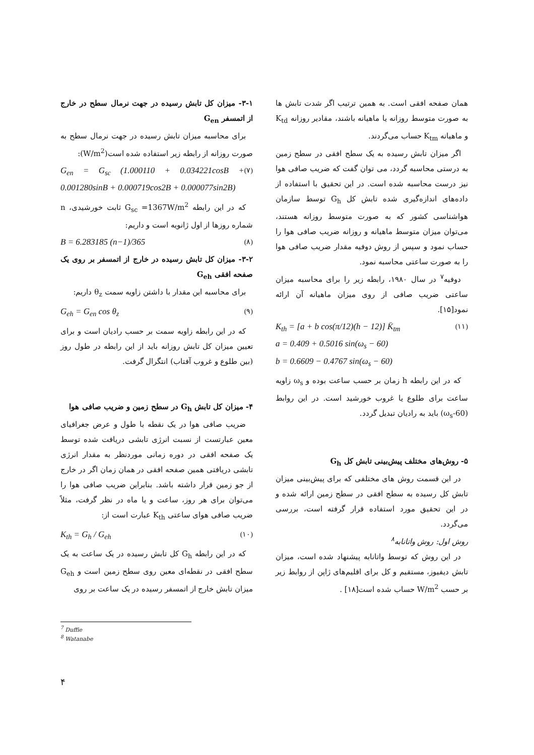۳-۱- میزان کل تابش رسیده در جهت نرمال سطح در خارج از اتمسفر G<sub>en</sub>
برای محاسبه میزان تابش رسیده در جهت نرمال سطح به صورت روزانه از رابطه زیر استفاده شده است(W/m<sup>2</sup>):
G<sub>en</sub> = G<sub>sc</sub> (1.000110 + 0.034221cosB + 0.001280sinB + 0.000719cos2B + 0.000077sin2B) (۷)
که در این رابطه G<sub>sc</sub> =1367W/m<sup>2</sup> ثابت خورشیدی، n شماره روزها از اول ژانویه است و داریم:
B = 6.283185 (n−1)/365 (۸)
۳-۲- میزان کل تابش رسیده در خارج از اتمسفر بر روی یک صفحه افقی G<sub>eh</sub>
برای محاسبه این مقدار با داشتن زاویه سمت θ<sub>z</sub> داریم:
G<sub>eh</sub> = G<sub>en</sub> cos θ<sub>z</sub> (۹)
که در این رابطه زاویه سمت بر حسب رادیان است و برای تعیین میزان کل تابش روزانه باید از این رابطه در طول روز (بین طلوع و غروب آفتاب) انتگرال گرفت.
۴- میزان کل تابش G<sub>h</sub> در سطح زمین و ضریب صافی هوا
ضریب صافی هوا در یک نقطه با طول و عرض جغرافیای معین عبارتست از نسبت انرژی تابشی دریافت شده توسط یک صفحه افقی در دوره زمانی موردنظر به مقدار انرژی تابشی دریافتی همین صفحه افقی در همان زمان اگر در خارج از جو زمین قرار داشته باشد. بنابراین ضریب صافی هوا را می‌توان برای هر روز، ساعت و یا ماه در نظر گرفت، مثلاً ضریب صافی هوای ساعتی K<sub>th</sub> عبارت است از:
K<sub>th</sub> = G<sub>h</sub> / G<sub>eh</sub> (۱۰)
که در این رابطه G<sub>h</sub> کل تابش رسیده در یک ساعت به یک سطح افقی در نقطه‌ای معین روی سطح زمین است و G<sub>eh</sub> میزان تابش خارج از اتمسفر رسیده در یک ساعت بر روی
همان صفحه افقی است. به همین ترتیب اگر شدت تابش ها به صورت متوسط روزانه یا ماهیانه باشند، مقادیر روزانه K<sub>td</sub> و ماهیانه K<sub>tm</sub> حساب می‌گردند.
اگر میزان تابش رسیده به یک سطح افقی در سطح زمین به درستی محاسبه گردد، می توان گفت که ضریب صافی هوا نیز درست محاسبه شده است. در این تحقیق با استفاده از داده‌های اندازه‌گیری شده تابش کل G<sub>h</sub> توسط سازمان هواشناسی کشور که به صورت متوسط روزانه هستند، می‌توان میزان متوسط ماهیانه و روزانه ضریب صافی هوا را حساب نمود و سپس از روش دوفیه مقدار ضریب صافی هوا را به صورت ساعتی محاسبه نمود.
دوفیه<sup>۷</sup> در سال ۱۹۸۰، رابطه زیر را برای محاسبه میزان ساعتی ضریب صافی از روی میزان ماهیانه آن ارائه نمود[۱۵].
K<sub>th</sub> = [a + b cos(π/12)(h − 12)] K̄<sub>tm</sub>
a = 0.409 + 0.5016 sin(ω<sub>s</sub> − 60)
b = 0.6609 − 0.4767 sin(ω<sub>s</sub> − 60) (۱۱)
که در این رابطه h زمان بر حسب ساعت بوده و ω<sub>s</sub> زاویه ساعت برای طلوع یا غروب خورشید است. در این روابط (ω<sub>s</sub>-60) باید به رادیان تبدیل گردد.
۵- روش‌های مختلف پیش‌بینی تابش کل G<sub>h</sub>
در این قسمت روش های مختلفی که برای پیش‌بینی میزان تابش کل رسیده به سطح افقی در سطح زمین ارائه شده و در این تحقیق مورد استفاده قرار گرفته است، بررسی می‌گردد.
روش اول: روش واتانابه<sup>۸</sup>
در این روش که توسط واتانابه پیشنهاد شده است، میزان تابش دیفیوز، مستقیم و کل برای اقلیم‌های ژاپن از روابط زیر بر حسب W/m<sup>2</sup> حساب شده است[۱۸] .
<sup>7</sup> Duffie
<sup>8</sup> Watanabe
۴